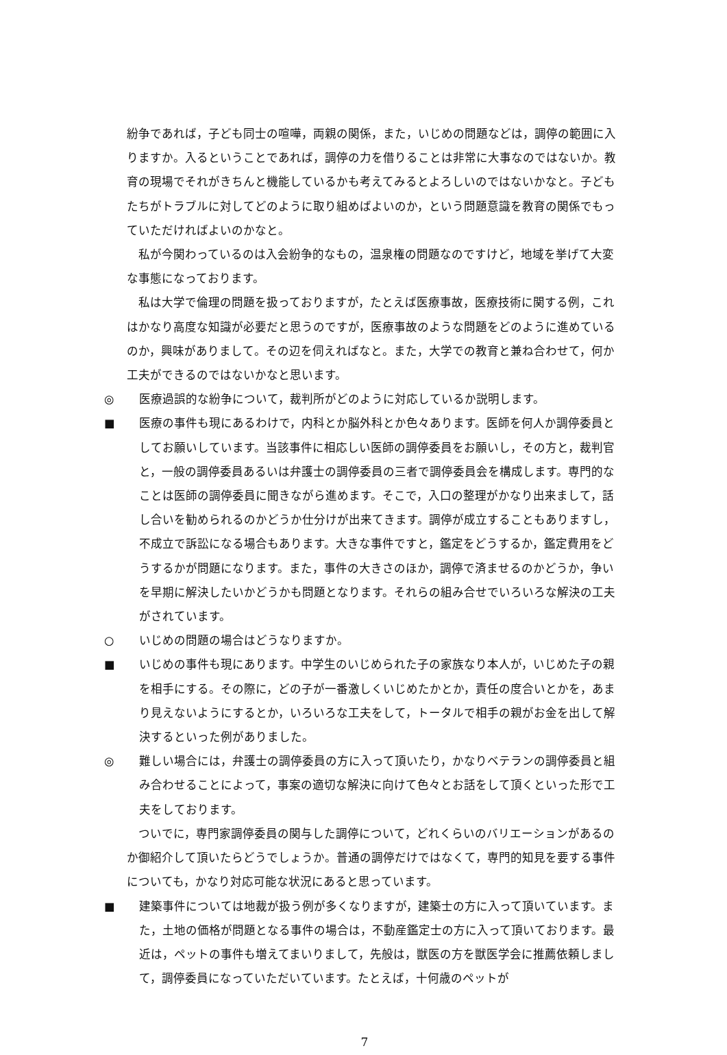紛争であれば，子ども同士の喧嘩，両親の関係，また，いじめの問題などは，調停の範囲に入りますか。入るということであれば，調停の力を借りることは非常に大事なのではないか。教育の現場でそれがきちんと機能しているかも考えてみるとよろしいのではないかなと。子どもたちがトラブルに対してどのように取り組めばよいのか，という問題意識を教育の関係でもっていただければよいのかなと。
私が今関わっているのは入会紛争的なもの，温泉権の問題なのですけど，地域を挙げて大変な事態になっております。
私は大学で倫理の問題を扱っておりますが，たとえば医療事故，医療技術に関する例，これはかなり高度な知識が必要だと思うのですが，医療事故のような問題をどのように進めているのか，興味がありまして。その辺を伺えればなと。また，大学での教育と兼ね合わせて，何か工夫ができるのではないかなと思います。
◎ 医療過誤的な紛争について，裁判所がどのように対応しているか説明します。
■ 医療の事件も現にあるわけで，内科とか脳外科とか色々あります。医師を何人か調停委員としてお願いしています。当該事件に相応しい医師の調停委員をお願いし，その方と，裁判官と，一般の調停委員あるいは弁護士の調停委員の三者で調停委員会を構成します。専門的なことは医師の調停委員に聞きながら進めます。そこで，入口の整理がかなり出来まして，話し合いを勧められるのかどうか仕分けが出来てきます。調停が成立することもありますし，不成立で訴訟になる場合もあります。大きな事件ですと，鑑定をどうするか，鑑定費用をどうするかが問題になります。また，事件の大きさのほか，調停で済ませるのかどうか，争いを早期に解決したいかどうかも問題となります。それらの組み合せでいろいろな解決の工夫がされています。
○ いじめの問題の場合はどうなりますか。
■ いじめの事件も現にあります。中学生のいじめられた子の家族なり本人が，いじめた子の親を相手にする。その際に，どの子が一番激しくいじめたかとか，責任の度合いとかを，あまり見えないようにするとか，いろいろな工夫をして，トータルで相手の親がお金を出して解決するといった例がありました。
◎ 難しい場合には，弁護士の調停委員の方に入って頂いたり，かなりベテランの調停委員と組み合わせることによって，事案の適切な解決に向けて色々とお話をして頂くといった形で工夫をしております。
ついでに，専門家調停委員の関与した調停について，どれくらいのバリエーションがあるのか御紹介して頂いたらどうでしょうか。普通の調停だけではなくて，専門的知見を要する事件についても，かなり対応可能な状況にあると思っています。
■ 建築事件については地裁が扱う例が多くなりますが，建築士の方に入って頂いています。また，土地の価格が問題となる事件の場合は，不動産鑑定士の方に入って頂いております。最近は，ペットの事件も増えてまいりまして，先般は，獣医の方を獣医学会に推薦依頼しまして，調停委員になっていただいています。たとえば，十何歳のペットが
7